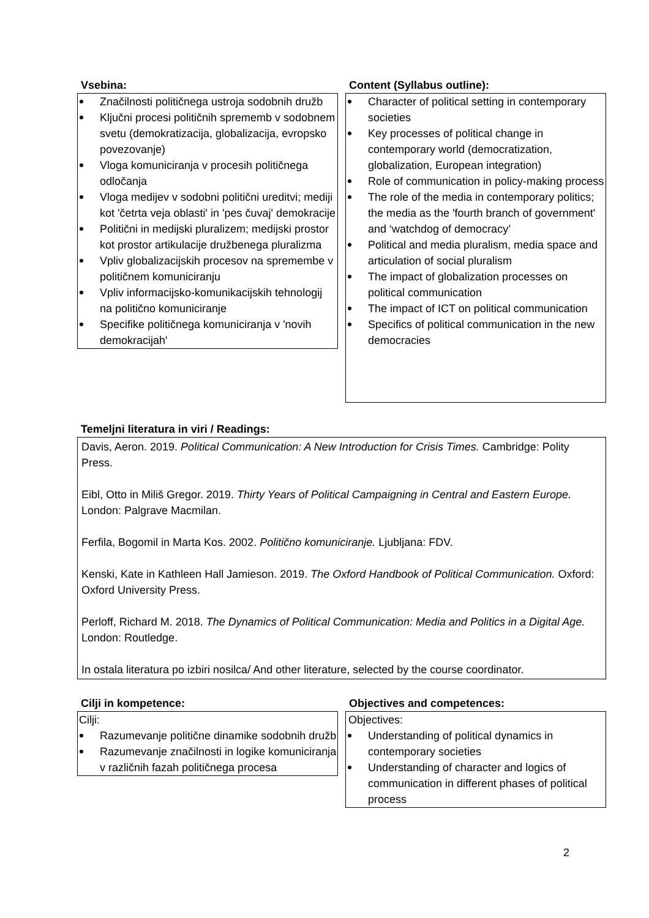Vsebina:
Značilnosti političnega ustroja sodobnih družb
Ključni procesi političnih sprememb v sodobnem svetu (demokratizacija, globalizacija, evropsko povezovanje)
Vloga komuniciranja v procesih političnega odločanja
Vloga medijev v sodobni politični ureditvi; mediji kot 'četrta veja oblasti' in 'pes čuvaj' demokracije
Politični in medijski pluralizem; medijski prostor kot prostor artikulacije družbenega pluralizma
Vpliv globalizacijskih procesov na spremembe v političnem komuniciranju
Vpliv informacijsko-komunikacijskih tehnologij na politično komuniciranje
Specifike političnega komuniciranja v 'novih demokracijah'
Content (Syllabus outline):
Character of political setting in contemporary societies
Key processes of political change in contemporary world (democratization, globalization, European integration)
Role of communication in policy-making process
The role of the media in contemporary politics; the media as the 'fourth branch of government' and ‘watchdog of democracy’
Political and media pluralism, media space and articulation of social pluralism
The impact of globalization processes on political communication
The impact of ICT on political communication
Specifics of political communication in the new democracies
Temeljni literatura in viri / Readings:
Davis, Aeron. 2019. Political Communication: A New Introduction for Crisis Times. Cambridge: Polity Press.
Eibl, Otto in Miliš Gregor. 2019. Thirty Years of Political Campaigning in Central and Eastern Europe. London: Palgrave Macmilan.
Ferfila, Bogomil in Marta Kos. 2002. Politično komuniciranje. Ljubljana: FDV.
Kenski, Kate in Kathleen Hall Jamieson. 2019. The Oxford Handbook of Political Communication. Oxford: Oxford University Press.
Perloff, Richard M. 2018. The Dynamics of Political Communication: Media and Politics in a Digital Age. London: Routledge.
In ostala literatura po izbiri nosilca/ And other literature, selected by the course coordinator.
Cilji in kompetence:
Cilji:
Razumevanje politične dinamike sodobnih družb
Razumevanje značilnosti in logike komuniciranja v različnih fazah političnega procesa
Objectives and competences:
Objectives:
Understanding of political dynamics in contemporary societies
Understanding of character and logics of communication in different phases of political process
2